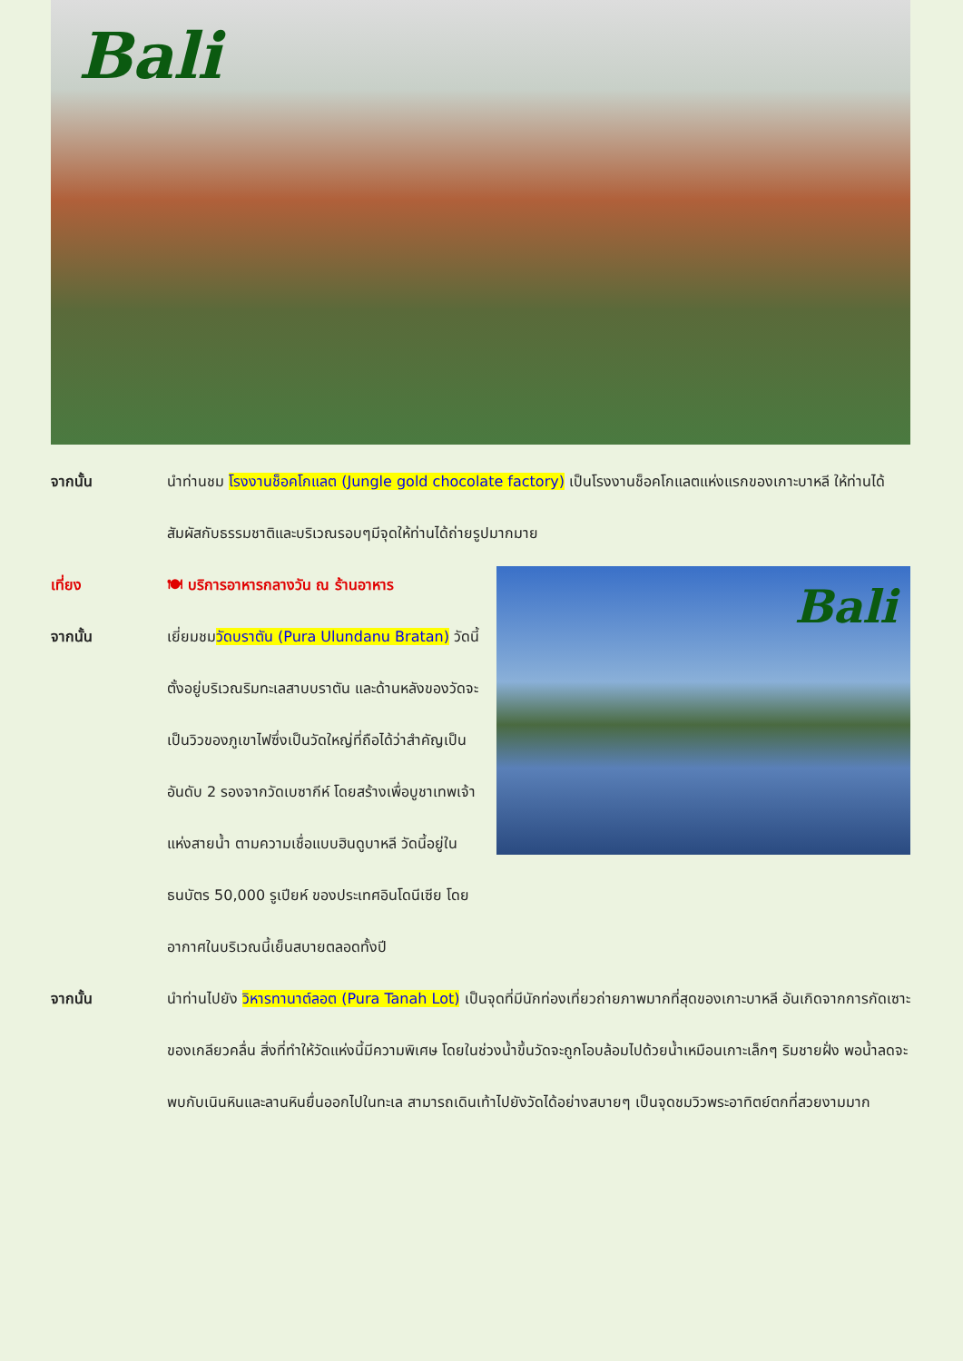Bali
จากนั้น นำท่านชม โรงงานช็อคโกแลต (Jungle gold chocolate factory) เป็นโรงงานช็อคโกแลตแห่งแรกของเกาะบาหลี ให้ท่านได้สัมผัสกับธรรมชาติและบริเวณรอบๆมีจุดให้ท่านได้ถ่ายรูปมากมาย
Bali
เที่ยง 🍽 บริการอาหารกลางวัน ณ ร้านอาหาร
จากนั้น เยี่ยมชมวัดบราตัน (Pura Ulundanu Bratan) วัดนี้ตั้งอยู่บริเวณริมทะเลสาบบราตัน และด้านหลังของวัดจะเป็นวิวของภูเขาไฟซึ่งเป็นวัดใหญ่ที่ถือได้ว่าสำคัญเป็นอันดับ 2 รองจากวัดเบซากีห์ โดยสร้างเพื่อบูชาเทพเจ้าแห่งสายน้ำ ตามความเชื่อแบบฮินดูบาหลี วัดนี้อยู่ในธนบัตร 50,000 รูเปียห์ ของประเทศอินโดนีเซีย โดยอากาศในบริเวณนี้เย็นสบายตลอดทั้งปี
จากนั้น นำท่านไปยัง วิหารทานาต์ลอต (Pura Tanah Lot) เป็นจุดที่มีนักท่องเที่ยวถ่ายภาพมากที่สุดของเกาะบาหลี อันเกิดจากการกัดเซาะของเกลียวคลื่น สิ่งที่ทำให้วัดแห่งนี้มีความพิเศษ โดยในช่วงน้ำขึ้นวัดจะถูกโอบล้อมไปด้วยน้ำเหมือนเกาะเล็กๆ ริมชายฝั่ง พอน้ำลดจะพบกับเนินหินและลานหินยื่นออกไปในทะเล สามารถเดินเท้าไปยังวัดได้อย่างสบายๆ เป็นจุดชมวิวพระอาทิตย์ตกที่สวยงามมาก